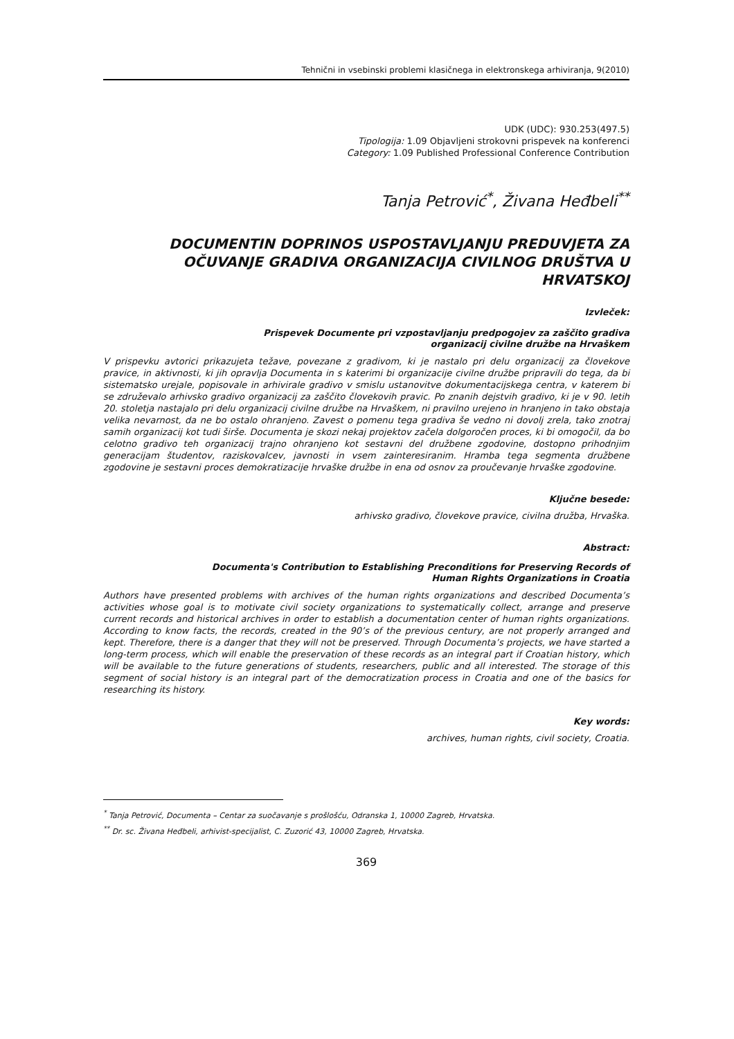Tehnični in vsebinski problemi klasičnega in elektronskega arhiviranja, 9(2010)
UDK (UDC): 930.253(497.5)
Tipologija: 1.09 Objavljeni strokovni prispevek na konferenci
Category: 1.09 Published Professional Conference Contribution
Tanja Petrović<sup>*</sup>, Živana Heđbeli<sup>**</sup>
DOCUMENTIN DOPRINOS USPOSTAVLJANJU PREDUVJETA ZA OČUVANJE GRADIVA ORGANIZACIJA CIVILNOG DRUŠTVA U HRVATSKOJ
Izvleček:
Prispevek Documente pri vzpostavljanju predpogojev za zaščito gradiva
organizacij civilne družbe na Hrvaškem
V prispevku avtorici prikazujeta težave, povezane z gradivom, ki je nastalo pri delu organizacij za človekove pravice, in aktivnosti, ki jih opravlja Documenta in s katerimi bi organizacije civilne družbe pripravili do tega, da bi sistematsko urejale, popisovale in arhivirale gradivo v smislu ustanovitve dokumentacijskega centra, v katerem bi se združevalo arhivsko gradivo organizacij za zaščito človekovih pravic. Po znanih dejstvih gradivo, ki je v 90. letih 20. stoletja nastajalo pri delu organizacij civilne družbe na Hrvaškem, ni pravilno urejeno in hranjeno in tako obstaja velika nevarnost, da ne bo ostalo ohranjeno. Zavest o pomenu tega gradiva še vedno ni dovolj zrela, tako znotraj samih organizacij kot tudi širše. Documenta je skozi nekaj projektov začela dolgoročen proces, ki bi omogočil, da bo celotno gradivo teh organizacij trajno ohranjeno kot sestavni del družbene zgodovine, dostopno prihodnjim generacijam študentov, raziskovalcev, javnosti in vsem zainteresiranim. Hramba tega segmenta družbene zgodovine je sestavni proces demokratizacije hrvaške družbe in ena od osnov za proučevanje hrvaške zgodovine.
Ključne besede:
arhivsko gradivo, človekove pravice, civilna družba, Hrvaška.
Abstract:
Documenta's Contribution to Establishing Preconditions for Preserving Records of
Human Rights Organizations in Croatia
Authors have presented problems with archives of the human rights organizations and described Documenta’s activities whose goal is to motivate civil society organizations to systematically collect, arrange and preserve current records and historical archives in order to establish a documentation center of human rights organizations. According to know facts, the records, created in the 90’s of the previous century, are not properly arranged and kept. Therefore, there is a danger that they will not be preserved. Through Documenta’s projects, we have started a long-term process, which will enable the preservation of these records as an integral part if Croatian history, which will be available to the future generations of students, researchers, public and all interested. The storage of this segment of social history is an integral part of the democratization process in Croatia and one of the basics for researching its history.
Key words:
archives, human rights, civil society, Croatia.
<sup>*</sup> Tanja Petrović, Documenta – Centar za suočavanje s prošlošću, Odranska 1, 10000 Zagreb, Hrvatska.
<sup>**</sup> Dr. sc. Živana Heđbeli, arhivist-specijalist, C. Zuzorić 43, 10000 Zagreb, Hrvatska.
369